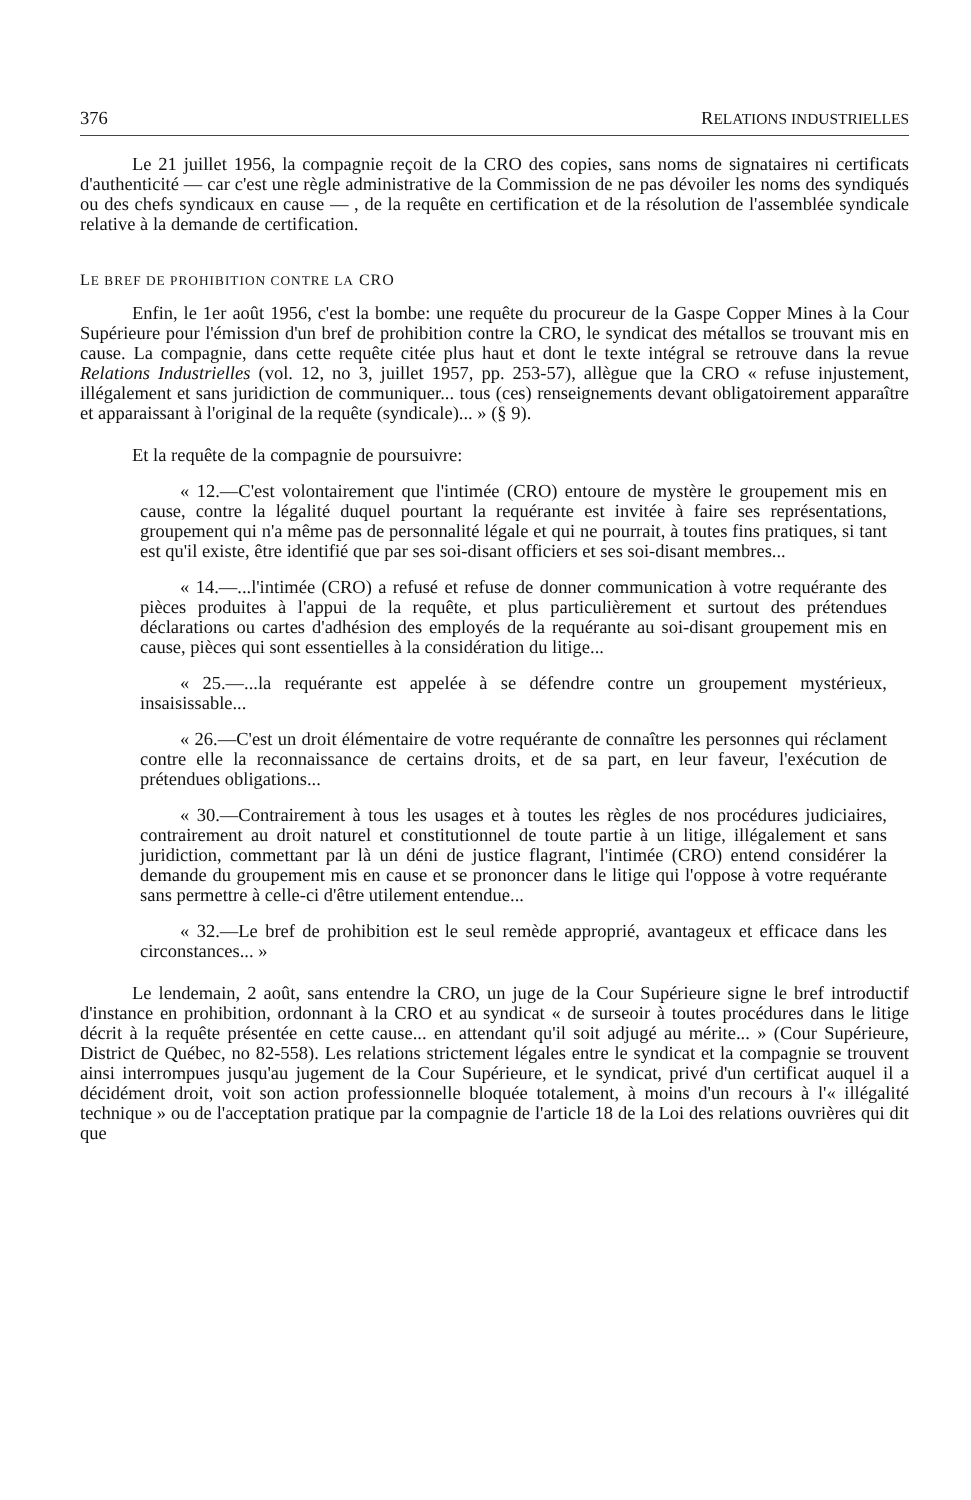376 RELATIONS INDUSTRIELLES
Le 21 juillet 1956, la compagnie reçoit de la CRO des copies, sans noms de signataires ni certificats d'authenticité — car c'est une règle administrative de la Commission de ne pas dévoiler les noms des syndiqués ou des chefs syndicaux en cause — , de la requête en certification et de la résolution de l'assemblée syndicale relative à la demande de certification.
LE BREF DE PROHIBITION CONTRE LA CRO
Enfin, le 1er août 1956, c'est la bombe: une requête du procureur de la Gaspe Copper Mines à la Cour Supérieure pour l'émission d'un bref de prohibition contre la CRO, le syndicat des métallos se trouvant mis en cause. La compagnie, dans cette requête citée plus haut et dont le texte intégral se retrouve dans la revue Relations Industrielles (vol. 12, no 3, juillet 1957, pp. 253-57), allègue que la CRO « refuse injustement, illégalement et sans juridiction de communiquer... tous (ces) renseignements devant obligatoirement apparaître et apparaissant à l'original de la requête (syndicale)... » (§ 9).
Et la requête de la compagnie de poursuivre:
« 12.—C'est volontairement que l'intimée (CRO) entoure de mystère le groupement mis en cause, contre la légalité duquel pourtant la requérante est invitée à faire ses représentations, groupement qui n'a même pas de personnalité légale et qui ne pourrait, à toutes fins pratiques, si tant est qu'il existe, être identifié que par ses soi-disant officiers et ses soi-disant membres...
« 14.—...l'intimée (CRO) a refusé et refuse de donner communication à votre requérante des pièces produites à l'appui de la requête, et plus particulièrement et surtout des prétendues déclarations ou cartes d'adhésion des employés de la requérante au soi-disant groupement mis en cause, pièces qui sont essentielles à la considération du litige...
« 25.—...la requérante est appelée à se défendre contre un groupement mystérieux, insaisissable...
« 26.—C'est un droit élémentaire de votre requérante de connaître les personnes qui réclament contre elle la reconnaissance de certains droits, et de sa part, en leur faveur, l'exécution de prétendues obligations...
« 30.—Contrairement à tous les usages et à toutes les règles de nos procédures judiciaires, contrairement au droit naturel et constitutionnel de toute partie à un litige, illégalement et sans juridiction, commettant par là un déni de justice flagrant, l'intimée (CRO) entend considérer la demande du groupement mis en cause et se prononcer dans le litige qui l'oppose à votre requérante sans permettre à celle-ci d'être utilement entendue...
« 32.—Le bref de prohibition est le seul remède approprié, avantageux et efficace dans les circonstances... »
Le lendemain, 2 août, sans entendre la CRO, un juge de la Cour Supérieure signe le bref introductif d'instance en prohibition, ordonnant à la CRO et au syndicat « de surseoir à toutes procédures dans le litige décrit à la requête présentée en cette cause... en attendant qu'il soit adjugé au mérite... » (Cour Supérieure, District de Québec, no 82-558). Les relations strictement légales entre le syndicat et la compagnie se trouvent ainsi interrompues jusqu'au jugement de la Cour Supérieure, et le syndicat, privé d'un certificat auquel il a décidément droit, voit son action professionnelle bloquée totalement, à moins d'un recours à l'« illégalité technique » ou de l'acceptation pratique par la compagnie de l'article 18 de la Loi des relations ouvrières qui dit que